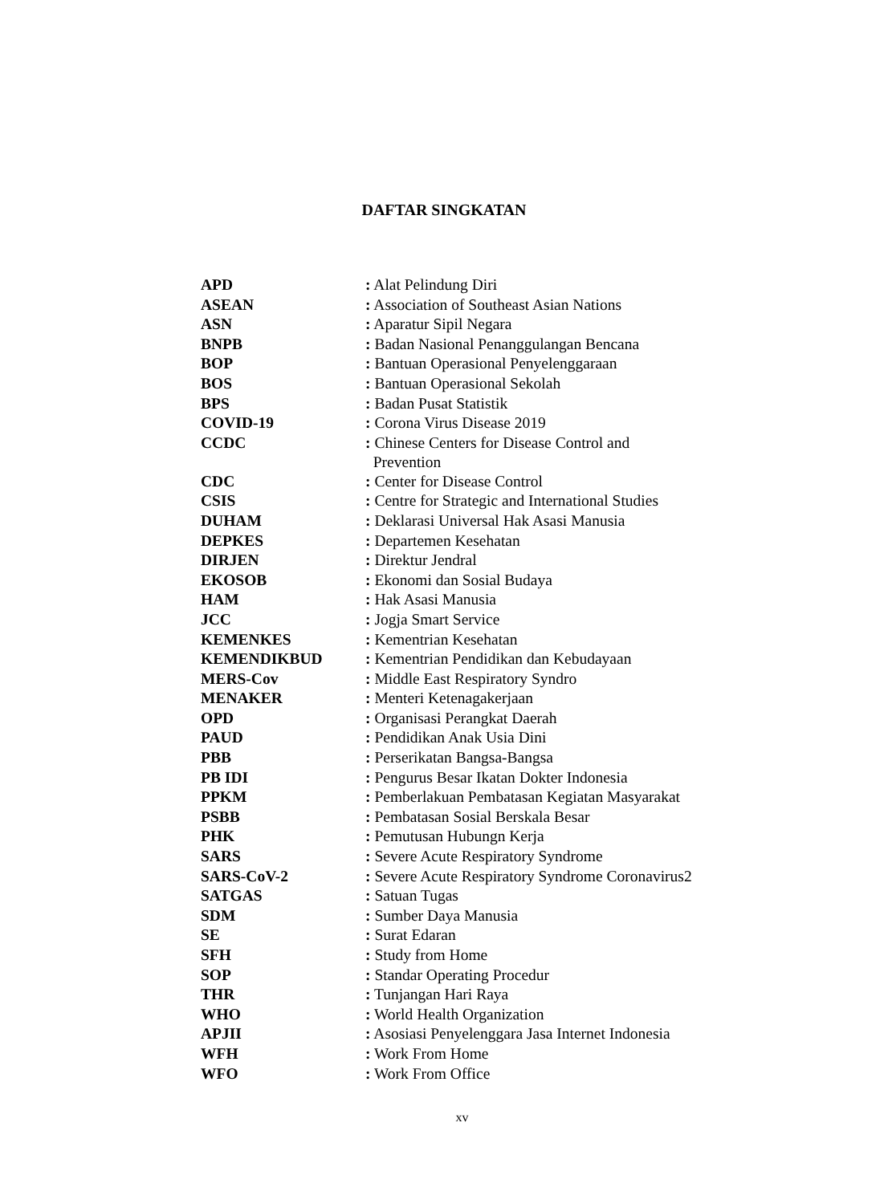DAFTAR SINGKATAN
| APD | : Alat Pelindung Diri |
| ASEAN | : Association of Southeast Asian Nations |
| ASN | : Aparatur Sipil Negara |
| BNPB | : Badan Nasional Penanggulangan Bencana |
| BOP | : Bantuan Operasional Penyelenggaraan |
| BOS | : Bantuan Operasional Sekolah |
| BPS | : Badan Pusat Statistik |
| COVID-19 | : Corona Virus Disease 2019 |
| CCDC | : Chinese Centers for Disease Control and Prevention |
| CDC | : Center for Disease Control |
| CSIS | : Centre for Strategic and International Studies |
| DUHAM | : Deklarasi Universal Hak Asasi Manusia |
| DEPKES | : Departemen Kesehatan |
| DIRJEN | : Direktur Jendral |
| EKOSOB | : Ekonomi dan Sosial Budaya |
| HAM | : Hak Asasi Manusia |
| JCC | : Jogja Smart Service |
| KEMENKES | : Kementrian Kesehatan |
| KEMENDIKBUD | : Kementrian Pendidikan dan Kebudayaan |
| MERS-Cov | : Middle East Respiratory Syndro |
| MENAKER | : Menteri Ketenagakerjaan |
| OPD | : Organisasi Perangkat Daerah |
| PAUD | : Pendidikan Anak Usia Dini |
| PBB | : Perserikatan Bangsa-Bangsa |
| PB IDI | : Pengurus Besar Ikatan Dokter Indonesia |
| PPKM | : Pemberlakuan Pembatasan Kegiatan Masyarakat |
| PSBB | : Pembatasan Sosial Berskala Besar |
| PHK | : Pemutusan Hubungn Kerja |
| SARS | : Severe Acute Respiratory Syndrome |
| SARS-CoV-2 | : Severe Acute Respiratory Syndrome Coronavirus2 |
| SATGAS | : Satuan Tugas |
| SDM | : Sumber Daya Manusia |
| SE | : Surat Edaran |
| SFH | : Study from Home |
| SOP | : Standar Operating Procedur |
| THR | : Tunjangan Hari Raya |
| WHO | : World Health Organization |
| APJII | : Asosiasi Penyelenggara Jasa Internet Indonesia |
| WFH | : Work From Home |
| WFO | : Work From Office |
xv